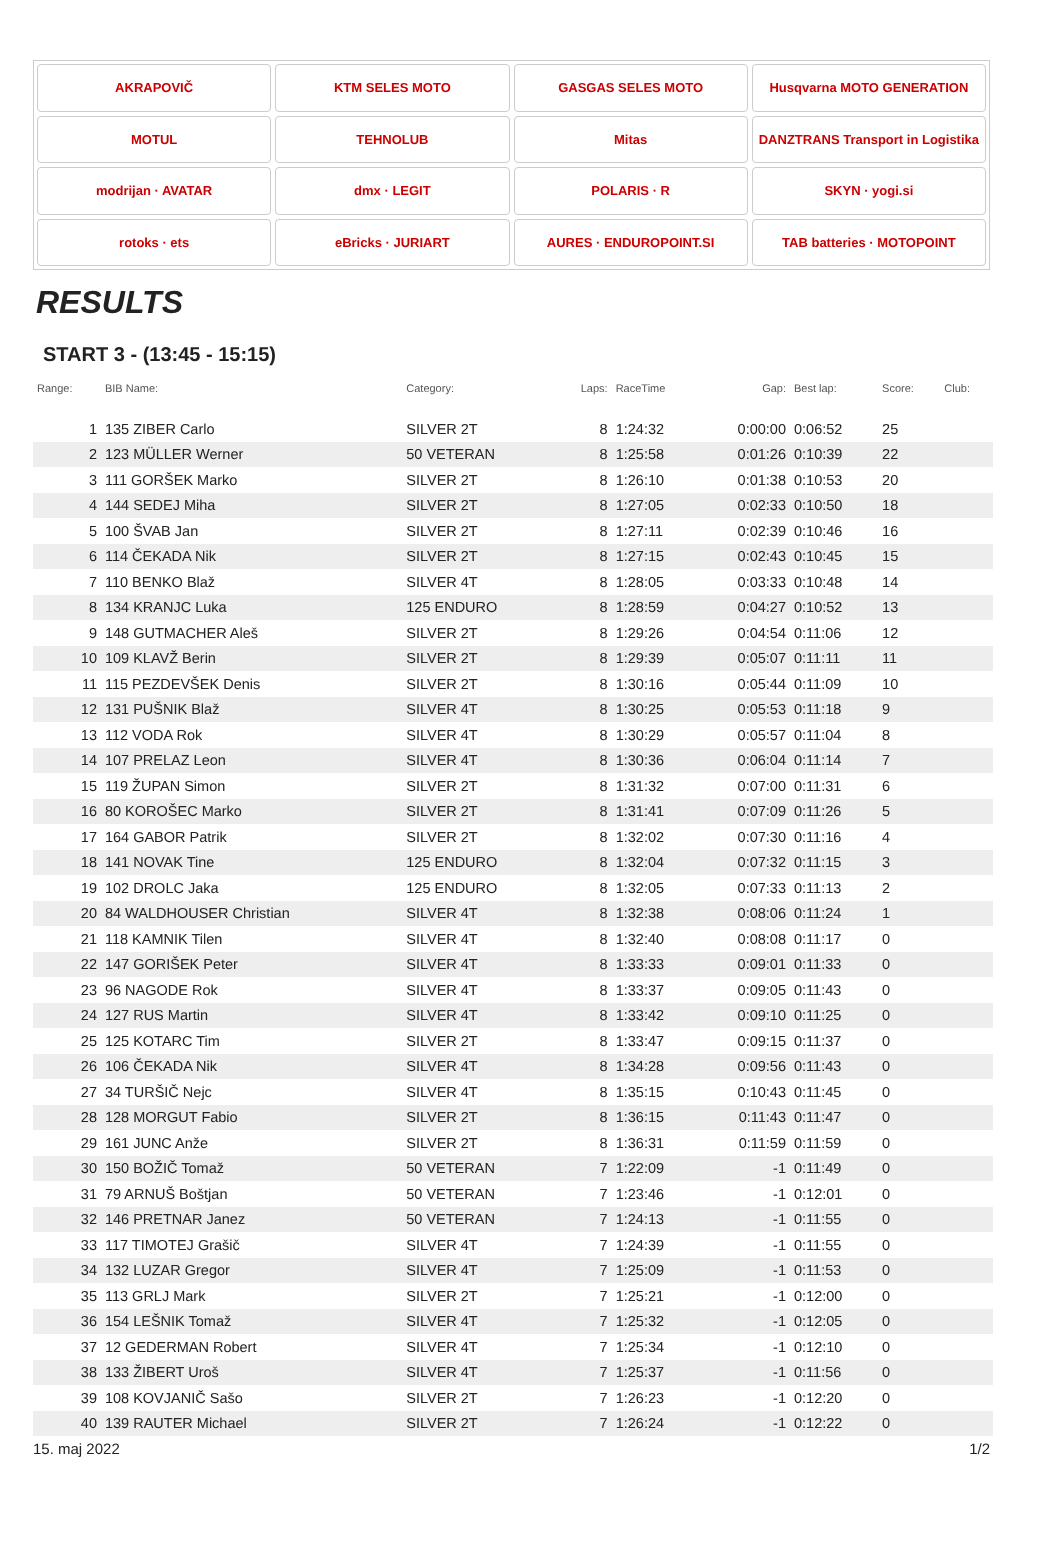AKRAPOVIČ
KTM SELES MOTO
GASGAS SELES MOTO
Husqvarna MOTO GENERATION
MOTUL
TEHNOLUB
Mitas
DANZTRANS Transport in Logistika
modrijan · AVATAR
dmx · LEGIT
POLARIS · R
SKYN · yogi.si
rotoks · ets
eBricks · JURIART
AURES · ENDUROPOINT.SI
TAB batteries · MOTOPOINT
RESULTS
START 3 - (13:45 - 15:15)
| Range: | BIB Name: | Category: | Laps: | RaceTime | Gap: | Best lap: | Score: | Club: |
| --- | --- | --- | --- | --- | --- | --- | --- | --- |
| 1 | 135 ZIBER Carlo | SILVER 2T | 8 | 1:24:32 | 0:00:00 | 0:06:52 | 25 | |
| 2 | 123 MÜLLER Werner | 50 VETERAN | 8 | 1:25:58 | 0:01:26 | 0:10:39 | 22 | |
| 3 | 111 GORŠEK Marko | SILVER 2T | 8 | 1:26:10 | 0:01:38 | 0:10:53 | 20 | |
| 4 | 144 SEDEJ Miha | SILVER 2T | 8 | 1:27:05 | 0:02:33 | 0:10:50 | 18 | |
| 5 | 100 ŠVAB Jan | SILVER 2T | 8 | 1:27:11 | 0:02:39 | 0:10:46 | 16 | |
| 6 | 114 ČEKADA Nik | SILVER 2T | 8 | 1:27:15 | 0:02:43 | 0:10:45 | 15 | |
| 7 | 110 BENKO Blaž | SILVER 4T | 8 | 1:28:05 | 0:03:33 | 0:10:48 | 14 | |
| 8 | 134 KRANJC Luka | 125 ENDURO | 8 | 1:28:59 | 0:04:27 | 0:10:52 | 13 | |
| 9 | 148 GUTMACHER Aleš | SILVER 2T | 8 | 1:29:26 | 0:04:54 | 0:11:06 | 12 | |
| 10 | 109 KLAVŽ Berin | SILVER 2T | 8 | 1:29:39 | 0:05:07 | 0:11:11 | 11 | |
| 11 | 115 PEZDEVŠEK Denis | SILVER 2T | 8 | 1:30:16 | 0:05:44 | 0:11:09 | 10 | |
| 12 | 131 PUŠNIK Blaž | SILVER 4T | 8 | 1:30:25 | 0:05:53 | 0:11:18 | 9 | |
| 13 | 112 VODA Rok | SILVER 4T | 8 | 1:30:29 | 0:05:57 | 0:11:04 | 8 | |
| 14 | 107 PRELAZ Leon | SILVER 4T | 8 | 1:30:36 | 0:06:04 | 0:11:14 | 7 | |
| 15 | 119 ŽUPAN Simon | SILVER 2T | 8 | 1:31:32 | 0:07:00 | 0:11:31 | 6 | |
| 16 | 80 KOROŠEC Marko | SILVER 2T | 8 | 1:31:41 | 0:07:09 | 0:11:26 | 5 | |
| 17 | 164 GABOR Patrik | SILVER 2T | 8 | 1:32:02 | 0:07:30 | 0:11:16 | 4 | |
| 18 | 141 NOVAK Tine | 125 ENDURO | 8 | 1:32:04 | 0:07:32 | 0:11:15 | 3 | |
| 19 | 102 DROLC Jaka | 125 ENDURO | 8 | 1:32:05 | 0:07:33 | 0:11:13 | 2 | |
| 20 | 84 WALDHOUSER Christian | SILVER 4T | 8 | 1:32:38 | 0:08:06 | 0:11:24 | 1 | |
| 21 | 118 KAMNIK Tilen | SILVER 4T | 8 | 1:32:40 | 0:08:08 | 0:11:17 | 0 | |
| 22 | 147 GORIŠEK Peter | SILVER 4T | 8 | 1:33:33 | 0:09:01 | 0:11:33 | 0 | |
| 23 | 96 NAGODE Rok | SILVER 4T | 8 | 1:33:37 | 0:09:05 | 0:11:43 | 0 | |
| 24 | 127 RUS Martin | SILVER 4T | 8 | 1:33:42 | 0:09:10 | 0:11:25 | 0 | |
| 25 | 125 KOTARC Tim | SILVER 2T | 8 | 1:33:47 | 0:09:15 | 0:11:37 | 0 | |
| 26 | 106 ČEKADA Nik | SILVER 4T | 8 | 1:34:28 | 0:09:56 | 0:11:43 | 0 | |
| 27 | 34 TURŠIČ Nejc | SILVER 4T | 8 | 1:35:15 | 0:10:43 | 0:11:45 | 0 | |
| 28 | 128 MORGUT Fabio | SILVER 2T | 8 | 1:36:15 | 0:11:43 | 0:11:47 | 0 | |
| 29 | 161 JUNC Anže | SILVER 2T | 8 | 1:36:31 | 0:11:59 | 0:11:59 | 0 | |
| 30 | 150 BOŽIČ Tomaž | 50 VETERAN | 7 | 1:22:09 | -1 | 0:11:49 | 0 | |
| 31 | 79 ARNUŠ Boštjan | 50 VETERAN | 7 | 1:23:46 | -1 | 0:12:01 | 0 | |
| 32 | 146 PRETNAR Janez | 50 VETERAN | 7 | 1:24:13 | -1 | 0:11:55 | 0 | |
| 33 | 117 TIMOTEJ Grašič | SILVER 4T | 7 | 1:24:39 | -1 | 0:11:55 | 0 | |
| 34 | 132 LUZAR Gregor | SILVER 4T | 7 | 1:25:09 | -1 | 0:11:53 | 0 | |
| 35 | 113 GRLJ Mark | SILVER 2T | 7 | 1:25:21 | -1 | 0:12:00 | 0 | |
| 36 | 154 LEŠNIK Tomaž | SILVER 4T | 7 | 1:25:32 | -1 | 0:12:05 | 0 | |
| 37 | 12 GEDERMAN Robert | SILVER 4T | 7 | 1:25:34 | -1 | 0:12:10 | 0 | |
| 38 | 133 ŽIBERT Uroš | SILVER 4T | 7 | 1:25:37 | -1 | 0:11:56 | 0 | |
| 39 | 108 KOVJANIČ Sašo | SILVER 2T | 7 | 1:26:23 | -1 | 0:12:20 | 0 | |
| 40 | 139 RAUTER Michael | SILVER 2T | 7 | 1:26:24 | -1 | 0:12:22 | 0 | |
15. maj 2022 1/2